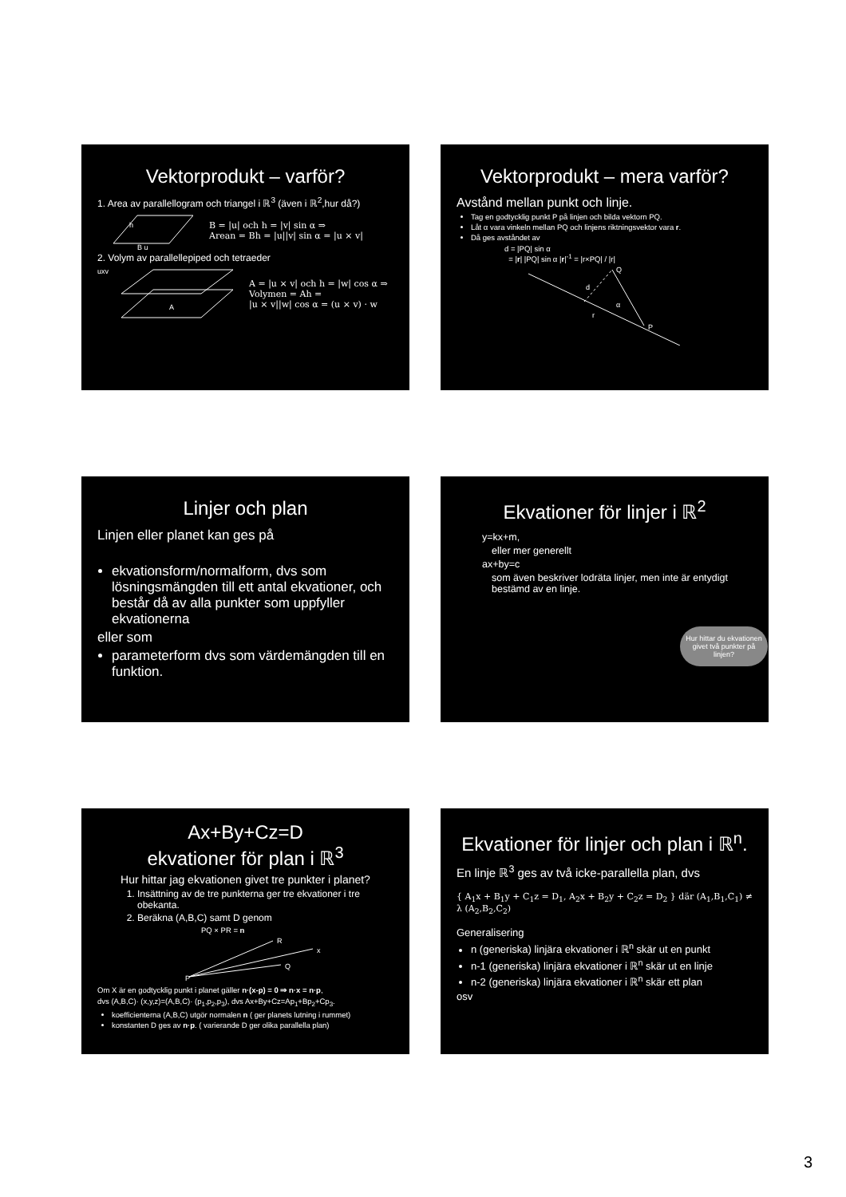Vektorprodukt – varför?
1. Area av parallellogram och triangel i ℝ<sup>3</sup> (även i ℝ<sup>2</sup>,hur då?)
h
B u
B = |u| och h = |v| sin α ⇒
Arean = Bh = |u||v| sin α = |u × v|
2. Volym av parallellepiped och tetraeder
uxv
A
A = |u × v| och h = |w| cos α ⇒
Volymen = Ah =
|u × v||w| cos α = (u × v) · w
Vektorprodukt – mera varför?
Avstånd mellan punkt och linje.
Tag en godtycklig punkt P på linjen och bilda vektorn PQ.
Låt α vara vinkeln mellan PQ och linjens riktningsvektor vara r.
Då ges avståndet av
d = |PQ| sin α
= |r| |PQ| sin α |r|<sup>-1</sup> = |r×PQ| / |r|
Q
d
P
r
α
Linjer och plan
Linjen eller planet kan ges på
ekvationsform/normalform, dvs som lösningsmängden till ett antal ekvationer, och består då av alla punkter som uppfyller ekvationerna
eller som
parameterform dvs som värdemängden till en funktion.
Ekvationer för linjer i ℝ<sup>2</sup>
y=kx+m,
eller mer generellt
ax+by=c
som även beskriver lodräta linjer, men inte är entydigt bestämd av en linje.
Hur hittar du ekvationen givet två punkter på linjen?
Ax+By+Cz=D
ekvationer för plan i ℝ<sup>3</sup>
Hur hittar jag ekvationen givet tre punkter i planet?
1. Insättning av de tre punkterna ger tre ekvationer i tre obekanta.
2. Beräkna (A,B,C) samt D genom
PQ × PR = n
R
x
Q
P
Om X är en godtycklig punkt i planet gäller n·(x-p) = 0 ⇒ n·x = n·p,
dvs (A,B,C)· (x,y,z)=(A,B,C)· (p<sub>1</sub>,p<sub>2</sub>,p<sub>3</sub>), dvs Ax+By+Cz=Ap<sub>1</sub>+Bp<sub>2</sub>+Cp<sub>3</sub>.
koefficienterna (A,B,C) utgör normalen n ( ger planets lutning i rummet)
konstanten D ges av n·p. ( varierande D ger olika parallella plan)
Ekvationer för linjer och plan i ℝ<sup>n</sup>.
En linje ℝ<sup>3</sup> ges av två icke-parallella plan, dvs
{ A<sub>1</sub>x + B<sub>1</sub>y + C<sub>1</sub>z = D<sub>1</sub>, A<sub>2</sub>x + B<sub>2</sub>y + C<sub>2</sub>z = D<sub>2</sub> } där (A<sub>1</sub>,B<sub>1</sub>,C<sub>1</sub>) ≠ λ (A<sub>2</sub>,B<sub>2</sub>,C<sub>2</sub>)
Generalisering
n (generiska) linjära ekvationer i ℝ<sup>n</sup> skär ut en punkt
n-1 (generiska) linjära ekvationer i ℝ<sup>n</sup> skär ut en linje
n-2 (generiska) linjära ekvationer i ℝ<sup>n</sup> skär ett plan
osv
3